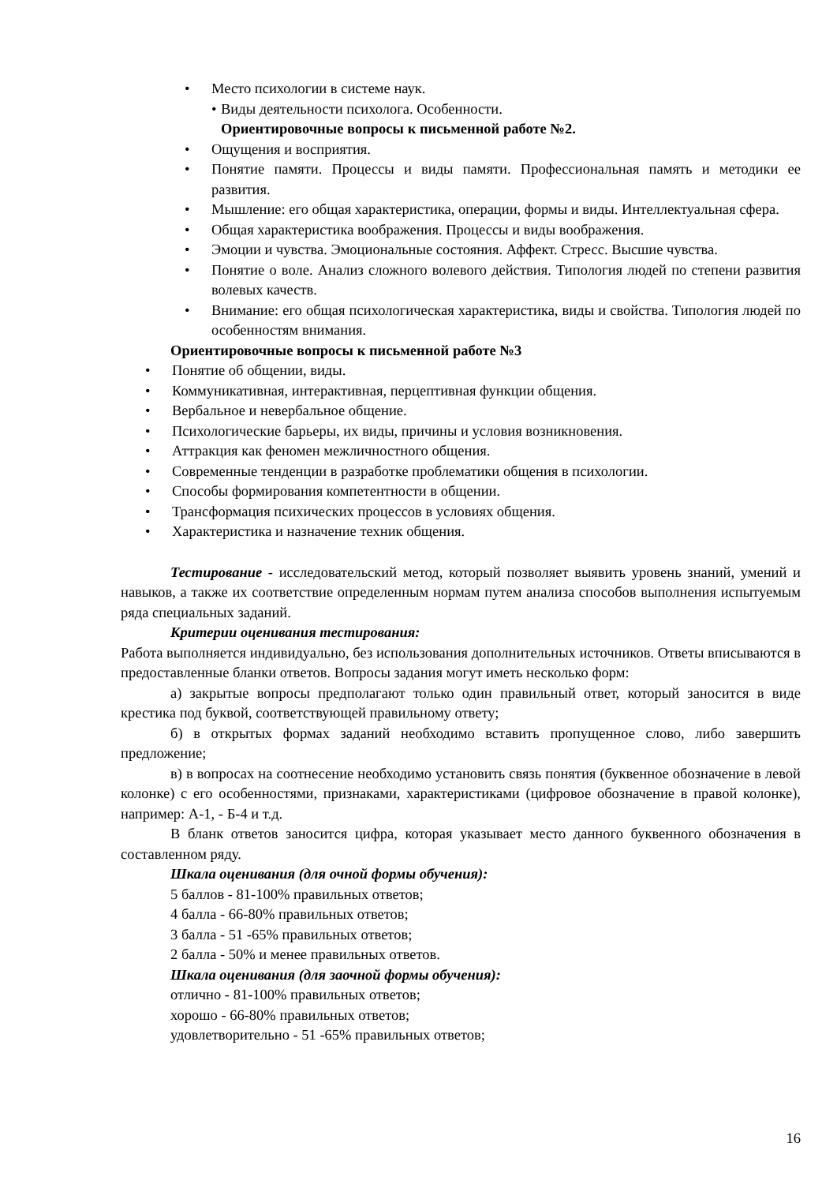• Место психологии в системе наук.
• Виды деятельности психолога. Особенности.
Ориентировочные вопросы к письменной работе №2.
• Ощущения и восприятия.
• Понятие памяти. Процессы и виды памяти. Профессиональная память и методики ее развития.
• Мышление: его общая характеристика, операции, формы и виды. Интеллектуальная сфера.
• Общая характеристика воображения. Процессы и виды воображения.
• Эмоции и чувства. Эмоциональные состояния. Аффект. Стресс. Высшие чувства.
• Понятие о воле. Анализ сложного волевого действия. Типология людей по степени развития волевых качеств.
• Внимание: его общая психологическая характеристика, виды и свойства. Типология людей по особенностям внимания.
Ориентировочные вопросы к письменной работе №3
• Понятие об общении, виды.
• Коммуникативная, интерактивная, перцептивная функции общения.
• Вербальное и невербальное общение.
• Психологические барьеры, их виды, причины и условия возникновения.
• Аттракция как феномен межличностного общения.
• Современные тенденции в разработке проблематики общения в психологии.
• Способы формирования компетентности в общении.
• Трансформация психических процессов в условиях общения.
• Характеристика и назначение техник общения.
Тестирование - исследовательский метод, который позволяет выявить уровень знаний, умений и навыков, а также их соответствие определенным нормам путем анализа способов выполнения испытуемым ряда специальных заданий.
Критерии оценивания тестирования:
Работа выполняется индивидуально, без использования дополнительных источников. Ответы вписываются в предоставленные бланки ответов. Вопросы задания могут иметь несколько форм:
а) закрытые вопросы предполагают только один правильный ответ, который заносится в виде крестика под буквой, соответствующей правильному ответу;
б) в открытых формах заданий необходимо вставить пропущенное слово, либо завершить предложение;
в) в вопросах на соотнесение необходимо установить связь понятия (буквенное обозначение в левой колонке) с его особенностями, признаками, характеристиками (цифровое обозначение в правой колонке), например: А-1, - Б-4 и т.д.
В бланк ответов заносится цифра, которая указывает место данного буквенного обозначения в составленном ряду.
Шкала оценивания (для очной формы обучения):
5 баллов - 81-100% правильных ответов;
4 балла - 66-80% правильных ответов;
3 балла - 51 -65% правильных ответов;
2 балла - 50% и менее правильных ответов.
Шкала оценивания (для заочной формы обучения):
отлично - 81-100% правильных ответов;
хорошо - 66-80% правильных ответов;
удовлетворительно - 51 -65% правильных ответов;
16